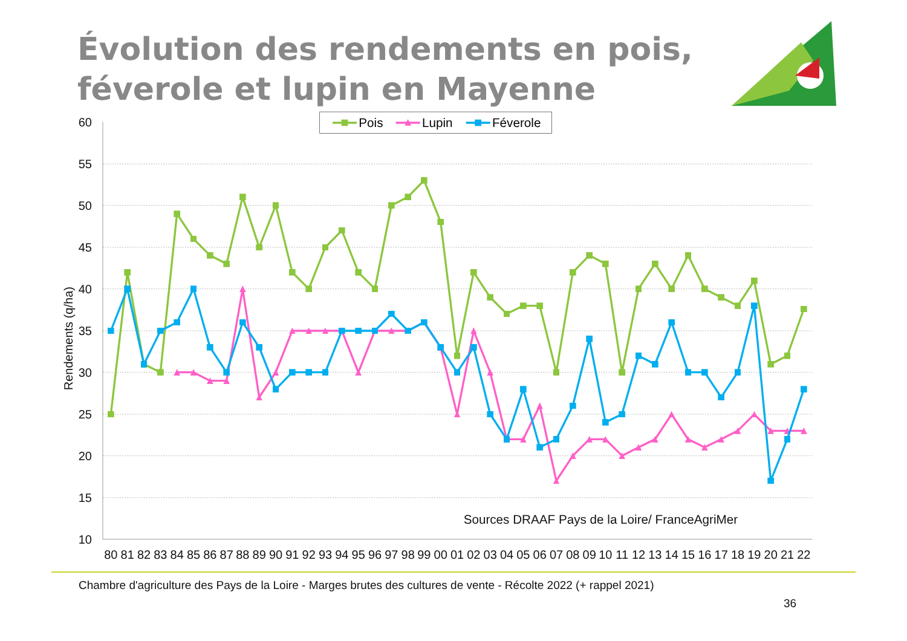Évolution des rendements en pois,
féverole et lupin en Mayenne
60
55
50
45
40
35
30
25
20
15
10
Rendements (q/ha)
80
81
82
83
84
85
86
87
88
89
90
91
92
93
94
95
96
97
98
99
00
01
02
03
04
05
06
07
08
09
10
11
12
13
14
15
16
17
18
19
20
21
22
Pois
Lupin
Féverole
Sources DRAAF Pays de la Loire/ FranceAgriMer
Chambre d'agriculture des Pays de la Loire - Marges brutes des cultures de vente - Récolte 2022 (+ rappel 2021)
36